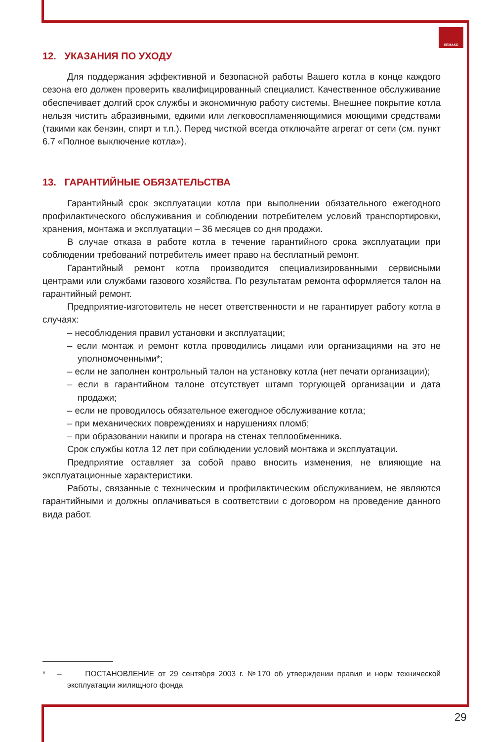ЛЕМАКС
12. УКАЗАНИЯ ПО УХОДУ
Для поддержания эффективной и безопасной работы Вашего котла в конце каждого сезона его должен проверить квалифицированный специалист. Качественное обслуживание обеспечивает долгий срок службы и экономичную работу системы. Внешнее покрытие котла нельзя чистить абразивными, едкими или легковоспламеняющимися моющими средствами (такими как бензин, спирт и т.п.). Перед чисткой всегда отключайте агрегат от сети (см. пункт 6.7 «Полное выключение котла»).
13. ГАРАНТИЙНЫЕ ОБЯЗАТЕЛЬСТВА
Гарантийный срок эксплуатации котла при выполнении обязательного ежегодного профилактического обслуживания и соблюдении потребителем условий транспортировки, хранения, монтажа и эксплуатации – 36 месяцев со дня продажи.
В случае отказа в работе котла в течение гарантийного срока эксплуатации при соблюдении требований потребитель имеет право на бесплатный ремонт.
Гарантийный ремонт котла производится специализированными сервисными центрами или службами газового хозяйства. По результатам ремонта оформляется талон на гарантийный ремонт.
Предприятие-изготовитель не несет ответственности и не гарантирует работу котла в случаях:
– несоблюдения правил установки и эксплуатации;
– если монтаж и ремонт котла проводились лицами или организациями на это не уполномоченными*;
– если не заполнен контрольный талон на установку котла (нет печати организации);
– если в гарантийном талоне отсутствует штамп торгующей организации и дата продажи;
– если не проводилось обязательное ежегодное обслуживание котла;
– при механических повреждениях и нарушениях пломб;
– при образовании накипи и прогара на стенах теплообменника.
Срок службы котла 12 лет при соблюдении условий монтажа и эксплуатации.
Предприятие оставляет за собой право вносить изменения, не влияющие на эксплуатационные характеристики.
Работы, связанные с техническим и профилактическим обслуживанием, не являются гарантийными и должны оплачиваться в соответствии с договором на проведение данного вида работ.
* – ПОСТАНОВЛЕНИЕ от 29 сентября 2003 г. №170 об утверждении правил и норм технической эксплуатации жилищного фонда
29